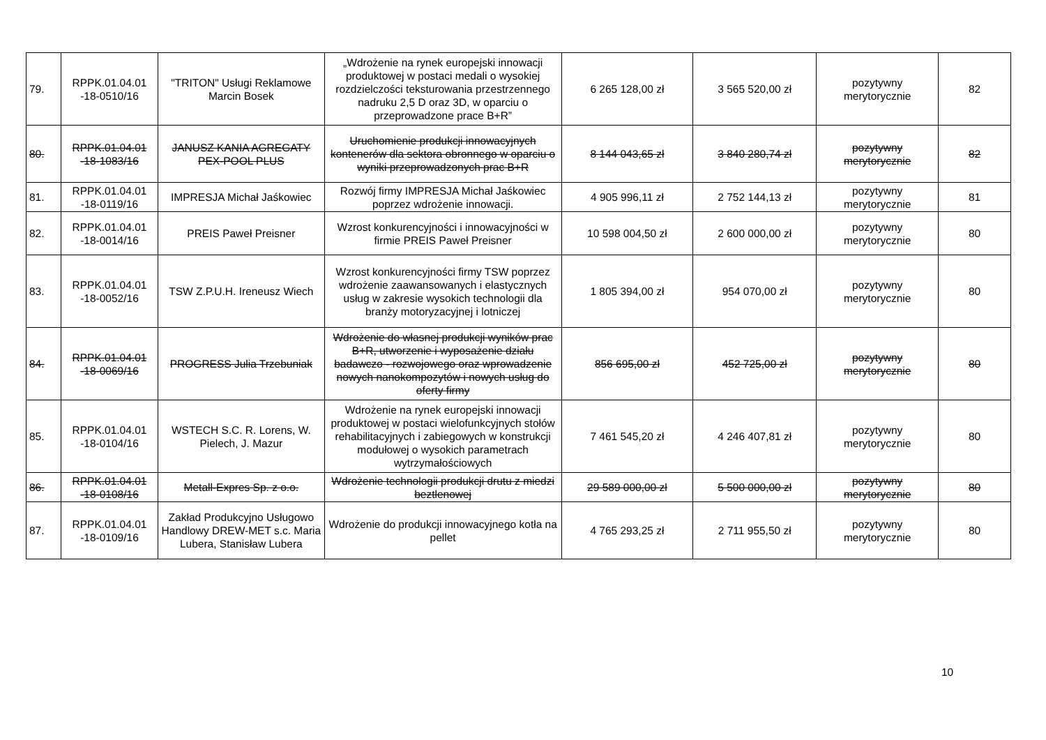| 79. | RPPK.01.04.01 -18-0510/16 | "TRITON" Usługi Reklamowe Marcin Bosek | „Wdrożenie na rynek europejski innowacji produktowej w postaci medali o wysokiej rozdzielczości teksturowania przestrzennego nadruku 2,5 D oraz 3D, w oparciu o przeprowadzone prace B+R” | 6 265 128,00 zł | 3 565 520,00 zł | pozytywny merytorycznie | 82 |
| 80. | RPPK.01.04.01 -18-1083/16 | JANUSZ KANIA AGREGATY PEX-POOL PLUS | Uruchomienie produkcji innowacyjnych kontenerów dla sektora obronnego w oparciu o wyniki przeprowadzonych prac B+R | 8 144 043,65 zł | 3 840 280,74 zł | pozytywny merytorycznie | 82 |
| 81. | RPPK.01.04.01 -18-0119/16 | IMPRESJA Michał Jaśkowiec | Rozwój firmy IMPRESJA Michał Jaśkowiec poprzez wdrożenie innowacji. | 4 905 996,11 zł | 2 752 144,13 zł | pozytywny merytorycznie | 81 |
| 82. | RPPK.01.04.01 -18-0014/16 | PREIS Paweł Preisner | Wzrost konkurencyjności i innowacyjności w firmie PREIS Paweł Preisner | 10 598 004,50 zł | 2 600 000,00 zł | pozytywny merytorycznie | 80 |
| 83. | RPPK.01.04.01 -18-0052/16 | TSW Z.P.U.H. Ireneusz Wiech | Wzrost konkurencyjności firmy TSW poprzez wdrożenie zaawansowanych i elastycznych usług w zakresie wysokich technologii dla branży motoryzacyjnej i lotniczej | 1 805 394,00 zł | 954 070,00 zł | pozytywny merytorycznie | 80 |
| 84. | RPPK.01.04.01 -18-0069/16 | PROGRESS Julia Trzebuniak | Wdrożenie do własnej produkcji wyników prac B+R, utworzenie i wyposażenie działu badawczo - rozwojowego oraz wprowadzenie nowych nanokompozytów i nowych usług do oferty firmy | 856 695,00 zł | 452 725,00 zł | pozytywny merytorycznie | 80 |
| 85. | RPPK.01.04.01 -18-0104/16 | WSTECH S.C. R. Lorens, W. Pielech, J. Mazur | Wdrożenie na rynek europejski innowacji produktowej w postaci wielofunkcyjnych stołów rehabilitacyjnych i zabiegowych w konstrukcji modułowej o wysokich parametrach wytrzymałościowych | 7 461 545,20 zł | 4 246 407,81 zł | pozytywny merytorycznie | 80 |
| 86. | RPPK.01.04.01 -18-0108/16 | Metall-Expres Sp. z o.o. | Wdrożenie technologii produkcji drutu z miedzi beztlenowej | 29 589 000,00 zł | 5 500 000,00 zł | pozytywny merytorycznie | 80 |
| 87. | RPPK.01.04.01 -18-0109/16 | Zakład Produkcyjno Usługowo Handlowy DREW-MET s.c. Maria Lubera, Stanisław Lubera | Wdrożenie do produkcji innowacyjnego kotła na pellet | 4 765 293,25 zł | 2 711 955,50 zł | pozytywny merytorycznie | 80 |
10